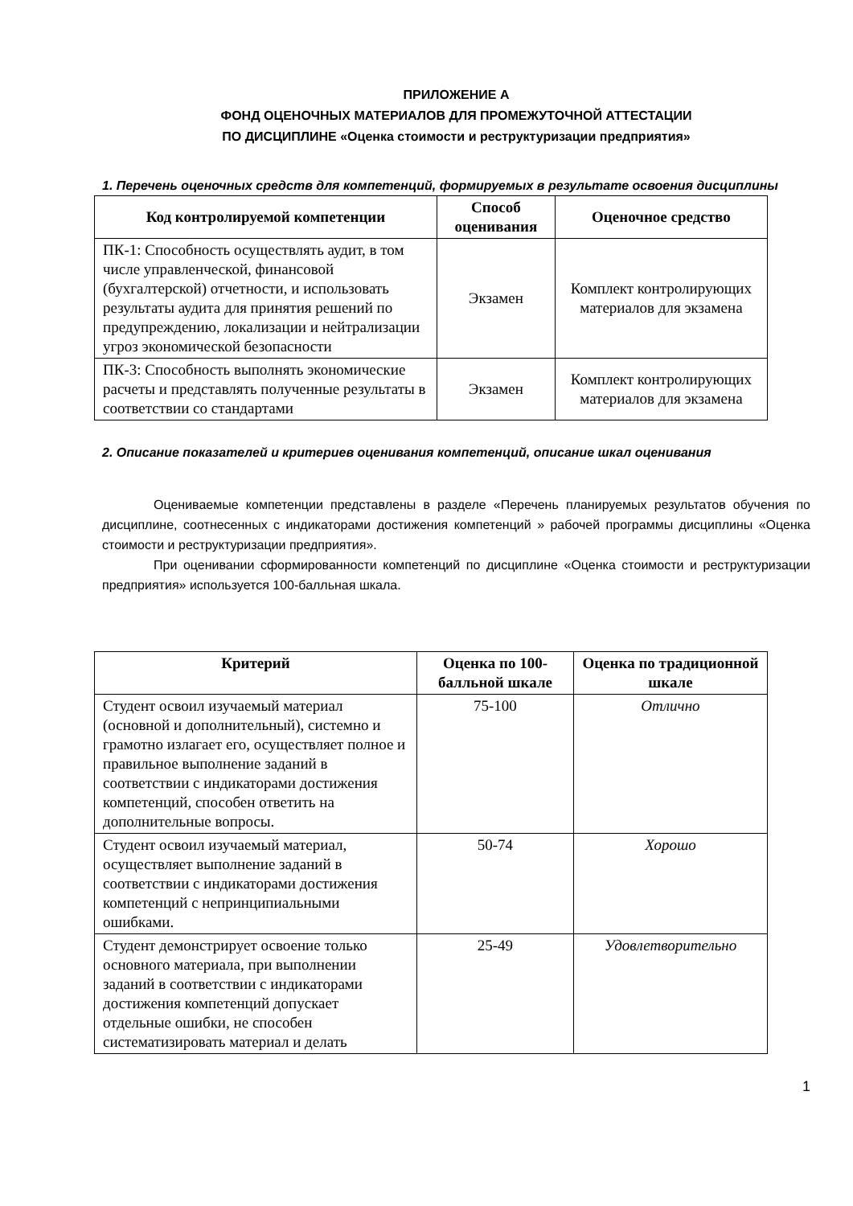ПРИЛОЖЕНИЕ А
ФОНД ОЦЕНОЧНЫХ МАТЕРИАЛОВ ДЛЯ ПРОМЕЖУТОЧНОЙ АТТЕСТАЦИИ
ПО ДИСЦИПЛИНЕ «Оценка стоимости и реструктуризации предприятия»
1. Перечень оценочных средств для компетенций, формируемых в результате освоения дисциплины
| Код контролируемой компетенции | Способ оценивания | Оценочное средство |
| --- | --- | --- |
| ПК-1: Способность осуществлять аудит, в том числе управленческой, финансовой (бухгалтерской) отчетности, и использовать результаты аудита для принятия решений по предупреждению, локализации и нейтрализации угроз экономической безопасности | Экзамен | Комплект контролирующих материалов для экзамена |
| ПК-3: Способность выполнять экономические расчеты и представлять полученные результаты в соответствии со стандартами | Экзамен | Комплект контролирующих материалов для экзамена |
2. Описание показателей и критериев оценивания компетенций, описание шкал оценивания
Оцениваемые компетенции представлены в разделе «Перечень планируемых результатов обучения по дисциплине, соотнесенных с индикаторами достижения компетенций » рабочей программы дисциплины «Оценка стоимости и реструктуризации предприятия».
При оценивании сформированности компетенций по дисциплине «Оценка стоимости и реструктуризации предприятия» используется 100-балльная шкала.
| Критерий | Оценка по 100-балльной шкале | Оценка по традиционной шкале |
| --- | --- | --- |
| Студент освоил изучаемый материал (основной и дополнительный), системно и грамотно излагает его, осуществляет полное и правильное выполнение заданий в соответствии с индикаторами достижения компетенций, способен ответить на дополнительные вопросы. | 75-100 | Отлично |
| Студент освоил изучаемый материал, осуществляет выполнение заданий в соответствии с индикаторами достижения компетенций с непринципиальными ошибками. | 50-74 | Хорошо |
| Студент демонстрирует освоение только основного материала, при выполнении заданий в соответствии с индикаторами достижения компетенций допускает отдельные ошибки, не способен систематизировать материал и делать | 25-49 | Удовлетворительно |
1